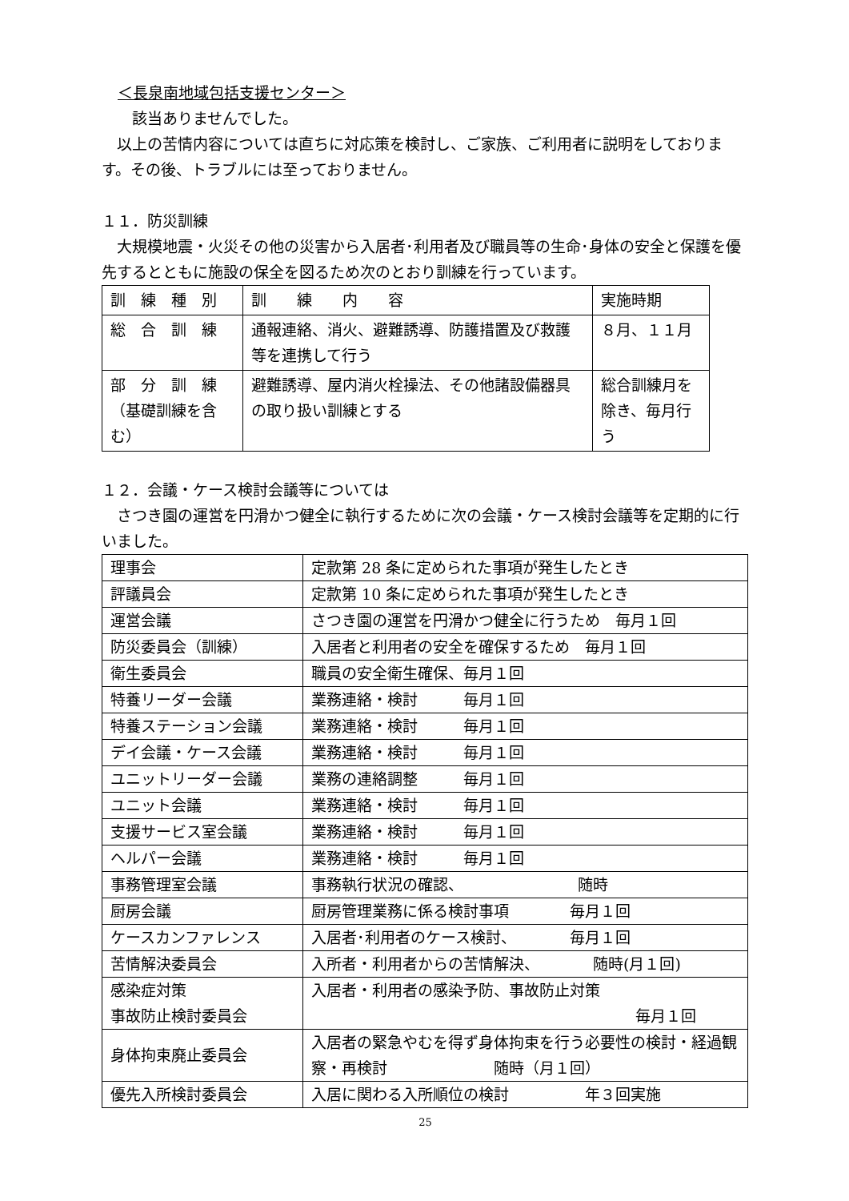＜長泉南地域包括支援センター＞
　　該当ありませんでした。
　以上の苦情内容については直ちに対応策を検討し、ご家族、ご利用者に説明をしております。その後、トラブルには至っておりません。
１１．防災訓練
　大規模地震・火災その他の災害から入居者･利用者及び職員等の生命･身体の安全と保護を優先するとともに施設の保全を図るため次のとおり訓練を行っています。
| 訓 練 種 別 | 訓 練 内 容 | 実施時期 |
| 総 合 訓 練 | 通報連絡、消火、避難誘導、防護措置及び救護等を連携して行う | ８月、１１月 |
| 部 分 訓 練（基礎訓練を含む） | 避難誘導、屋内消火栓操法、その他諸設備器具の取り扱い訓練とする | 総合訓練月を除き、毎月行う |
１２．会議・ケース検討会議等については
　さつき園の運営を円滑かつ健全に執行するために次の会議・ケース検討会議等を定期的に行いました。
| 理事会 | 定款第 28 条に定められた事項が発生したとき |
| 評議員会 | 定款第 10 条に定められた事項が発生したとき |
| 運営会議 | さつき園の運営を円滑かつ健全に行うため 毎月１回 |
| 防災委員会（訓練） | 入居者と利用者の安全を確保するため 毎月１回 |
| 衛生委員会 | 職員の安全衛生確保、毎月１回 |
| 特養リーダー会議 | 業務連絡・検討 毎月１回 |
| 特養ステーション会議 | 業務連絡・検討 毎月１回 |
| デイ会議・ケース会議 | 業務連絡・検討 毎月１回 |
| ユニットリーダー会議 | 業務の連絡調整 毎月１回 |
| ユニット会議 | 業務連絡・検討 毎月１回 |
| 支援サービス室会議 | 業務連絡・検討 毎月１回 |
| ヘルパー会議 | 業務連絡・検討 毎月１回 |
| 事務管理室会議 | 事務執行状況の確認、 随時 |
| 厨房会議 | 厨房管理業務に係る検討事項 毎月１回 |
| ケースカンファレンス | 入居者･利用者のケース検討、 毎月１回 |
| 苦情解決委員会 | 入所者・利用者からの苦情解決、 随時(月１回) |
| 感染症対策 事故防止検討委員会 | 入居者・利用者の感染予防、事故防止対策 毎月１回 |
| 身体拘束廃止委員会 | 入居者の緊急やむを得ず身体拘束を行う必要性の検討・経過観察・再検討 随時（月１回） |
| 優先入所検討委員会 | 入居に関わる入所順位の検討 年３回実施 |
25